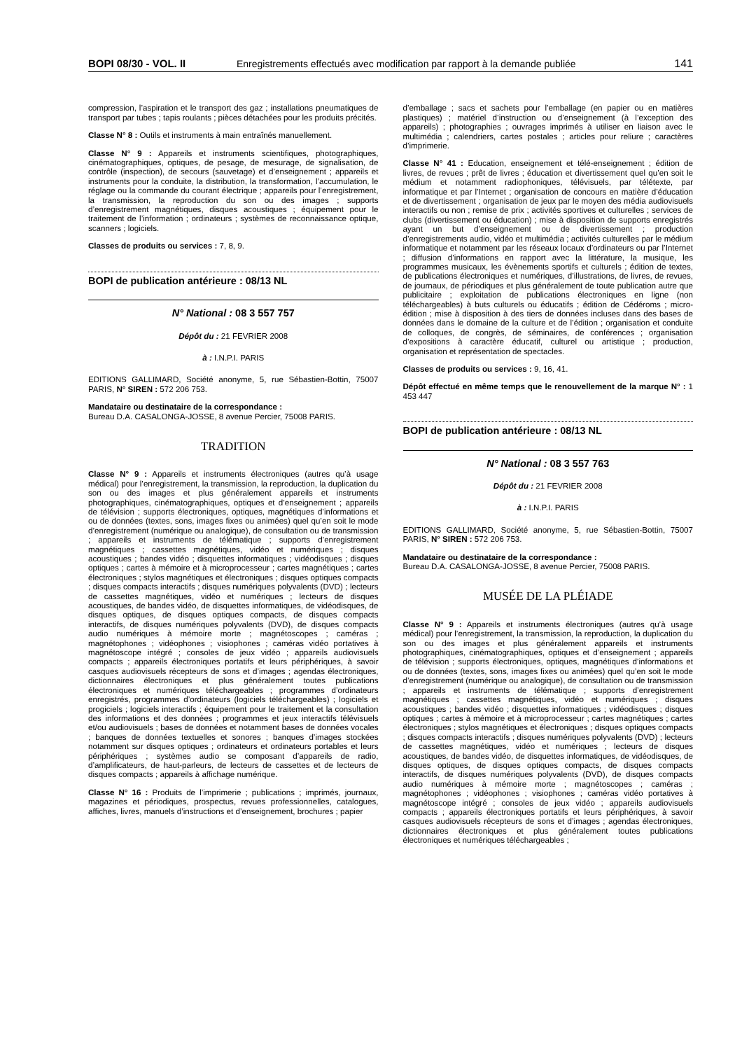BOPI 08/30 - VOL. II Enregistrements effectués avec modification par rapport à la demande publiée 141
compression, l’aspiration et le transport des gaz ; installations pneumatiques de transport par tubes ; tapis roulants ; pièces détachées pour les produits précités.
Classe N° 8 : Outils et instruments à main entraînés manuellement.
Classe N° 9 : Appareils et instruments scientifiques, photographiques, cinématographiques, optiques, de pesage, de mesurage, de signalisation, de contrôle (inspection), de secours (sauvetage) et d’enseignement ; appareils et instruments pour la conduite, la distribution, la transformation, l’accumulation, le réglage ou la commande du courant électrique ; appareils pour l’enregistrement, la transmission, la reproduction du son ou des images ; supports d’enregistrement magnétiques, disques acoustiques ; équipement pour le traitement de l’information ; ordinateurs ; systèmes de reconnaissance optique, scanners ; logiciels.
Classes de produits ou services : 7, 8, 9.
BOPI de publication antérieure : 08/13 NL
N° National : 08 3 557 757
Dépôt du : 21 FEVRIER 2008
à : I.N.P.I. PARIS
EDITIONS GALLIMARD, Société anonyme, 5, rue Sébastien-Bottin, 75007 PARIS, N° SIREN : 572 206 753.
Mandataire ou destinataire de la correspondance :
Bureau D.A. CASALONGA-JOSSE, 8 avenue Percier, 75008 PARIS.
TRADITION
Classe N° 9 : Appareils et instruments électroniques (autres qu’à usage médical) pour l’enregistrement, la transmission, la reproduction, la duplication du son ou des images et plus généralement appareils et instruments photographiques, cinématographiques, optiques et d’enseignement ; appareils de télévision ; supports électroniques, optiques, magnétiques d’informations et ou de données (textes, sons, images fixes ou animées) quel qu’en soit le mode d’enregistrement (numérique ou analogique), de consultation ou de transmission ; appareils et instruments de télématique ; supports d’enregistrement magnétiques ; cassettes magnétiques, vidéo et numériques ; disques acoustiques ; bandes vidéo ; disquettes informatiques ; vidéodisques ; disques optiques ; cartes à mémoire et à microprocesseur ; cartes magnétiques ; cartes électroniques ; stylos magnétiques et électroniques ; disques optiques compacts ; disques compacts interactifs ; disques numériques polyvalents (DVD) ; lecteurs de cassettes magnétiques, vidéo et numériques ; lecteurs de disques acoustiques, de bandes vidéo, de disquettes informatiques, de vidéodisques, de disques optiques, de disques optiques compacts, de disques compacts interactifs, de disques numériques polyvalents (DVD), de disques compacts audio numériques à mémoire morte ; magnétoscopes ; caméras ; magnétophones ; vidéophones ; visiophones ; caméras vidéo portatives à magnétoscope intégré ; consoles de jeux vidéo ; appareils audiovisuels compacts ; appareils électroniques portatifs et leurs périphériques, à savoir casques audiovisuels récepteurs de sons et d’images ; agendas électroniques, dictionnaires électroniques et plus généralement toutes publications électroniques et numériques téléchargeables ; programmes d’ordinateurs enregistrés, programmes d’ordinateurs (logiciels téléchargeables) ; logiciels et progiciels ; logiciels interactifs ; équipement pour le traitement et la consultation des informations et des données ; programmes et jeux interactifs télévisuels et/ou audiovisuels ; bases de données et notamment bases de données vocales ; banques de données textuelles et sonores ; banques d’images stockées notamment sur disques optiques ; ordinateurs et ordinateurs portables et leurs périphériques ; systèmes audio se composant d’appareils de radio, d’amplificateurs, de haut-parleurs, de lecteurs de cassettes et de lecteurs de disques compacts ; appareils à affichage numérique.
Classe N° 16 : Produits de l’imprimerie ; publications ; imprimés, journaux, magazines et périodiques, prospectus, revues professionnelles, catalogues, affiches, livres, manuels d’instructions et d’enseignement, brochures ; papier
d’emballage ; sacs et sachets pour l’emballage (en papier ou en matières plastiques) ; matériel d’instruction ou d’enseignement (à l’exception des appareils) ; photographies ; ouvrages imprimés à utiliser en liaison avec le multimédia ; calendriers, cartes postales ; articles pour reliure ; caractères d’imprimerie.
Classe N° 41 : Education, enseignement et télé-enseignement ; édition de livres, de revues ; prêt de livres ; éducation et divertissement quel qu’en soit le médium et notamment radiophoniques, télévisuels, par télétexte, par informatique et par l’Internet ; organisation de concours en matière d’éducation et de divertissement ; organisation de jeux par le moyen des média audiovisuels interactifs ou non ; remise de prix ; activités sportives et culturelles ; services de clubs (divertissement ou éducation) ; mise à disposition de supports enregistrés ayant un but d’enseignement ou de divertissement ; production d’enregistrements audio, vidéo et multimédia ; activités culturelles par le médium informatique et notamment par les réseaux locaux d’ordinateurs ou par l’Internet ; diffusion d’informations en rapport avec la littérature, la musique, les programmes musicaux, les évènements sportifs et culturels ; édition de textes, de publications électroniques et numériques, d’illustrations, de livres, de revues, de journaux, de périodiques et plus généralement de toute publication autre que publicitaire ; exploitation de publications électroniques en ligne (non téléchargeables) à buts culturels ou éducatifs ; édition de Cédéroms ; micro-édition ; mise à disposition à des tiers de données incluses dans des bases de données dans le domaine de la culture et de l’édition ; organisation et conduite de colloques, de congrès, de séminaires, de conférences ; organisation d’expositions à caractère éducatif, culturel ou artistique ; production, organisation et représentation de spectacles.
Classes de produits ou services : 9, 16, 41.
Dépôt effectué en même temps que le renouvellement de la marque N° : 1 453 447
BOPI de publication antérieure : 08/13 NL
N° National : 08 3 557 763
Dépôt du : 21 FEVRIER 2008
à : I.N.P.I. PARIS
EDITIONS GALLIMARD, Société anonyme, 5, rue Sébastien-Bottin, 75007 PARIS, N° SIREN : 572 206 753.
Mandataire ou destinataire de la correspondance :
Bureau D.A. CASALONGA-JOSSE, 8 avenue Percier, 75008 PARIS.
MUSÉE DE LA PLÉIADE
Classe N° 9 : Appareils et instruments électroniques (autres qu’à usage médical) pour l’enregistrement, la transmission, la reproduction, la duplication du son ou des images et plus généralement appareils et instruments photographiques, cinématographiques, optiques et d’enseignement ; appareils de télévision ; supports électroniques, optiques, magnétiques d’informations et ou de données (textes, sons, images fixes ou animées) quel qu’en soit le mode d’enregistrement (numérique ou analogique), de consultation ou de transmission ; appareils et instruments de télématique ; supports d’enregistrement magnétiques ; cassettes magnétiques, vidéo et numériques ; disques acoustiques ; bandes vidéo ; disquettes informatiques ; vidéodisques ; disques optiques ; cartes à mémoire et à microprocesseur ; cartes magnétiques ; cartes électroniques ; stylos magnétiques et électroniques ; disques optiques compacts ; disques compacts interactifs ; disques numériques polyvalents (DVD) ; lecteurs de cassettes magnétiques, vidéo et numériques ; lecteurs de disques acoustiques, de bandes vidéo, de disquettes informatiques, de vidéodisques, de disques optiques, de disques optiques compacts, de disques compacts interactifs, de disques numériques polyvalents (DVD), de disques compacts audio numériques à mémoire morte ; magnétoscopes ; caméras ; magnétophones ; vidéophones ; visiophones ; caméras vidéo portatives à magnétoscope intégré ; consoles de jeux vidéo ; appareils audiovisuels compacts ; appareils électroniques portatifs et leurs périphériques, à savoir casques audiovisuels récepteurs de sons et d’images ; agendas électroniques, dictionnaires électroniques et plus généralement toutes publications électroniques et numériques téléchargeables ;